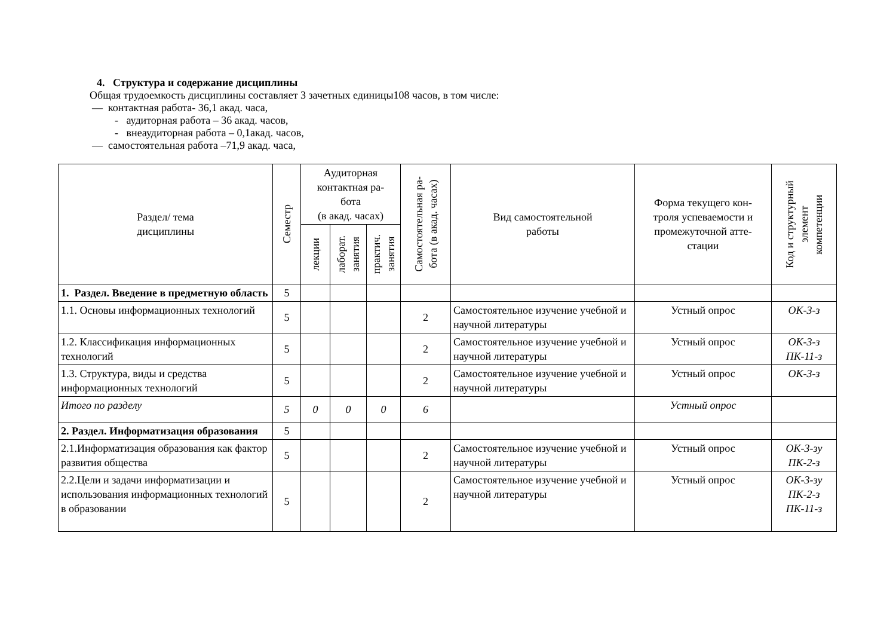4. Структура и содержание дисциплины
Общая трудоемкость дисциплины составляет 3 зачетных единицы108 часов, в том числе:
— контактная работа- 36,1 акад. часа,
- аудиторная работа – 36 акад. часов,
- внеаудиторная работа – 0,1акад. часов,
— самостоятельная работа –71,9 акад. часа,
| Раздел/ тема дисциплины | Семестр | Аудиторная контактная ра- бота (в акад. часах) | | | Самостоятельная ра- бота (в акад. часах) | Вид самостоятельной работы | Форма текущего кон- троля успеваемости и промежуточной атте- стации | Код и структурный элемент компетенции |
| --- | --- | --- | --- | --- | --- | --- | --- | --- |
| | | лекции | лаборат. занятия | практич. занятия | | | | |
| 1. Раздел. Введение в предметную область | 5 | | | | | | | |
| 1.1. Основы информационных технологий | 5 | | | | 2 | Самостоятельное изучение учебной и научной литературы | Устный опрос | ОК-3-з |
| 1.2. Классификация информационных технологий | 5 | | | | 2 | Самостоятельное изучение учебной и научной литературы | Устный опрос | ОК-3-з ПК-11-з |
| 1.3. Структура, виды и средства информационных технологий | 5 | | | | 2 | Самостоятельное изучение учебной и научной литературы | Устный опрос | ОК-3-з |
| Итого по разделу | 5 | 0 | 0 | 0 | 6 | | Устный опрос | |
| 2. Раздел. Информатизация образования | 5 | | | | | | | |
| 2.1.Информатизация образования как фактор развития общества | 5 | | | | 2 | Самостоятельное изучение учебной и научной литературы | Устный опрос | ОК-3-зу ПК-2-з |
| 2.2.Цели и задачи информатизации и использования информационных технологий в образовании | 5 | | | | 2 | Самостоятельное изучение учебной и научной литературы | Устный опрос | ОК-3-зу ПК-2-з ПК-11-з |